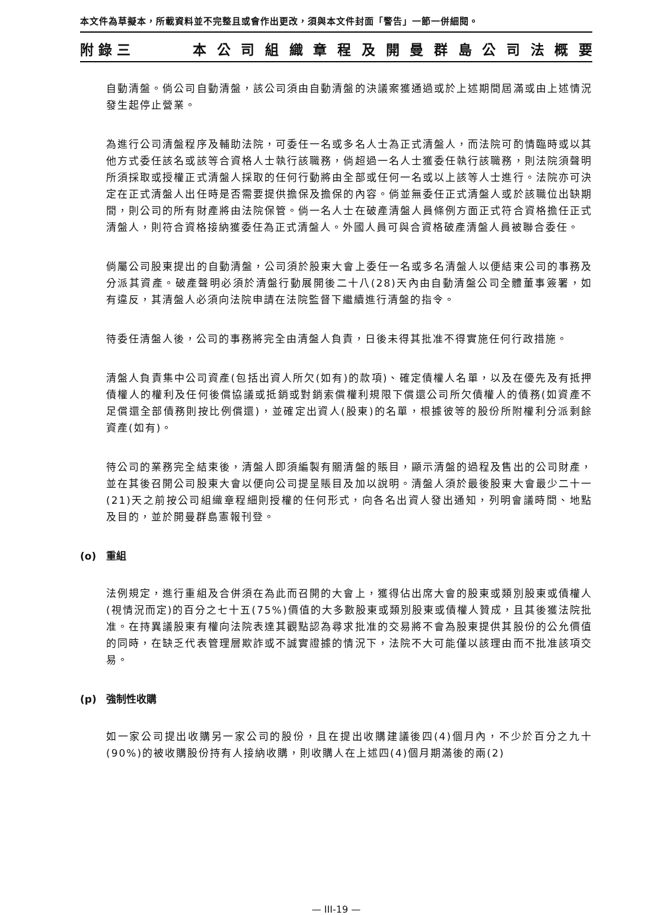本文件為草擬本，所載資料並不完整且或會作出更改，須與本文件封面「警告」一節一併細閱。
附錄三 本公司組織章程及開曼群島公司法概要
自動清盤。倘公司自動清盤，該公司須由自動清盤的決議案獲通過或於上述期間屆滿或由上述情況發生起停止營業。
為進行公司清盤程序及輔助法院，可委任一名或多名人士為正式清盤人，而法院可酌情臨時或以其他方式委任該名或該等合資格人士執行該職務，倘超過一名人士獲委任執行該職務，則法院須聲明所須採取或授權正式清盤人採取的任何行動將由全部或任何一名或以上該等人士進行。法院亦可決定在正式清盤人出任時是否需要提供擔保及擔保的內容。倘並無委任正式清盤人或於該職位出缺期間，則公司的所有財產將由法院保管。倘一名人士在破產清盤人員條例方面正式符合資格擔任正式清盤人，則符合資格接納獲委任為正式清盤人。外國人員可與合資格破產清盤人員被聯合委任。
倘屬公司股東提出的自動清盤，公司須於股東大會上委任一名或多名清盤人以便結束公司的事務及分派其資產。破產聲明必須於清盤行動展開後二十八(28)天內由自動清盤公司全體董事簽署，如有違反，其清盤人必須向法院申請在法院監督下繼續進行清盤的指令。
待委任清盤人後，公司的事務將完全由清盤人負責，日後未得其批准不得實施任何行政措施。
清盤人負責集中公司資產(包括出資人所欠(如有)的款項)、確定債權人名單，以及在優先及有抵押債權人的權利及任何後償協議或抵銷或對銷索償權利規限下償還公司所欠債權人的債務(如資產不足償還全部債務則按比例償還)，並確定出資人(股東)的名單，根據彼等的股份所附權利分派剩餘資產(如有)。
待公司的業務完全結束後，清盤人即須編製有關清盤的賬目，顯示清盤的過程及售出的公司財產，並在其後召開公司股東大會以便向公司提呈賬目及加以說明。清盤人須於最後股東大會最少二十一(21)天之前按公司組織章程細則授權的任何形式，向各名出資人發出通知，列明會議時間、地點及目的，並於開曼群島憲報刊登。
(o) 重組
法例規定，進行重組及合併須在為此而召開的大會上，獲得佔出席大會的股東或類別股東或債權人(視情況而定)的百分之七十五(75%)價值的大多數股東或類別股東或債權人贊成，且其後獲法院批准。在持異議股東有權向法院表達其觀點認為尋求批准的交易將不會為股東提供其股份的公允價值的同時，在缺乏代表管理層欺詐或不誠實證據的情況下，法院不大可能僅以該理由而不批准該項交易。
(p) 強制性收購
如一家公司提出收購另一家公司的股份，且在提出收購建議後四(4)個月內，不少於百分之九十(90%)的被收購股份持有人接納收購，則收購人在上述四(4)個月期滿後的兩(2)
— III-19 —